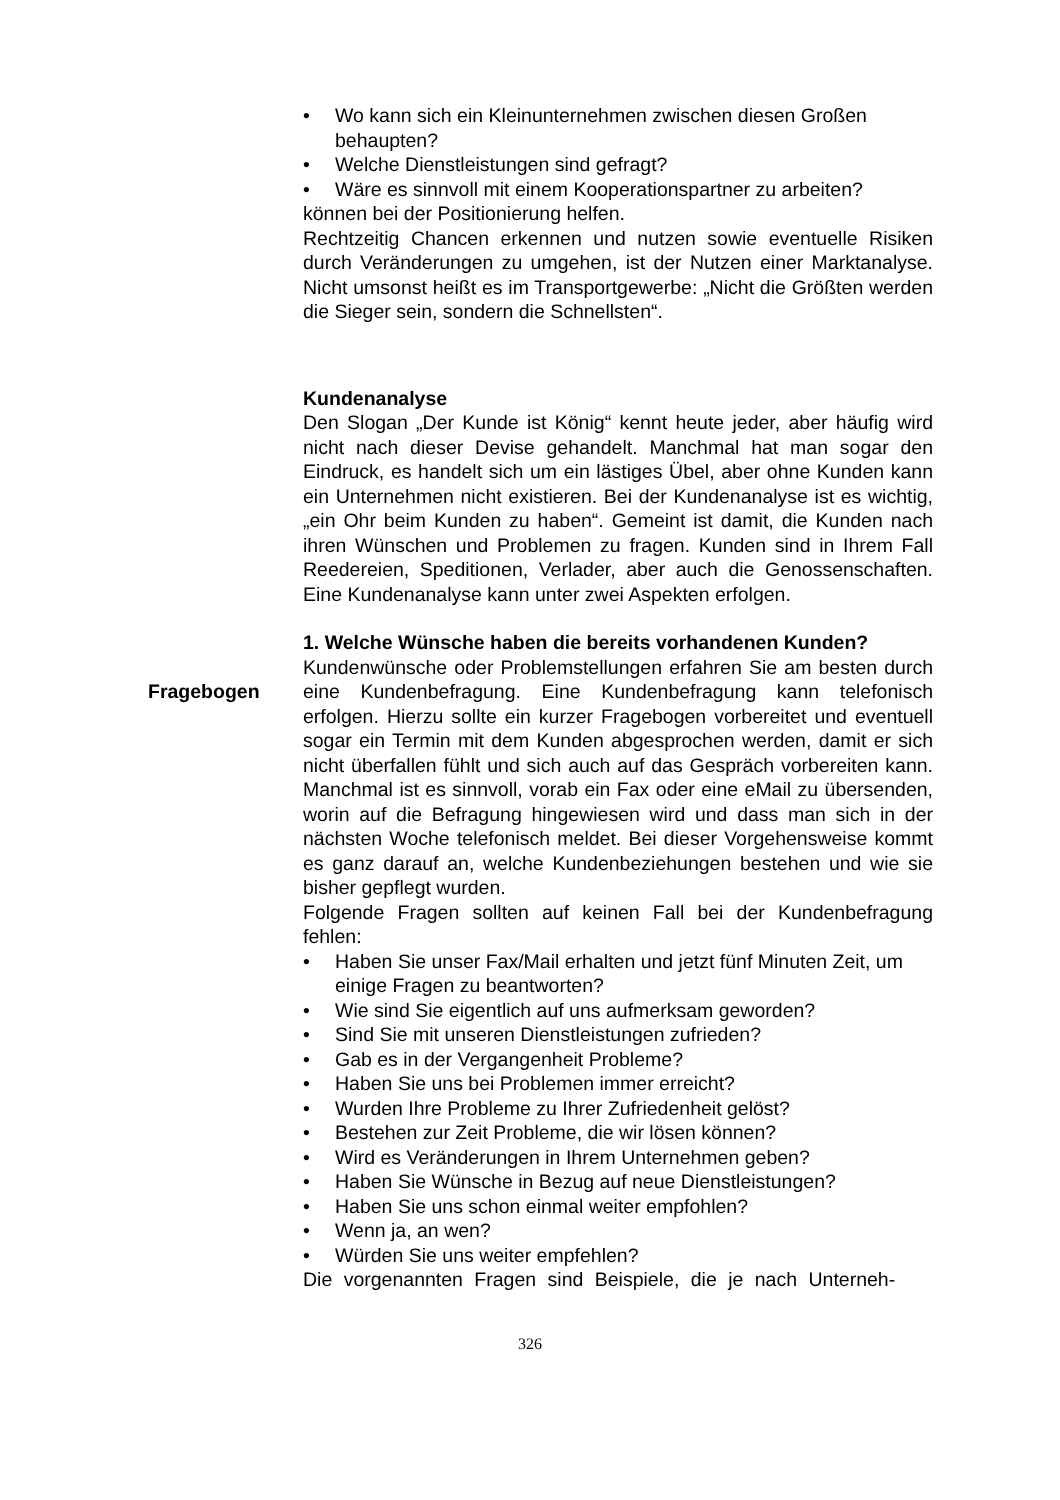• Wo kann sich ein Kleinunternehmen zwischen diesen Großen behaupten?
• Welche Dienstleistungen sind gefragt?
• Wäre es sinnvoll mit einem Kooperationspartner zu arbeiten?
können bei der Positionierung helfen.
Rechtzeitig Chancen erkennen und nutzen sowie eventuelle Risiken durch Veränderungen zu umgehen, ist der Nutzen einer Marktanalyse. Nicht umsonst heißt es im Transportgewerbe: „Nicht die Größten werden die Sieger sein, sondern die Schnellsten“.
Kundenanalyse
Den Slogan „Der Kunde ist König“ kennt heute jeder, aber häufig wird nicht nach dieser Devise gehandelt. Manchmal hat man sogar den Eindruck, es handelt sich um ein lästiges Übel, aber ohne Kunden kann ein Unternehmen nicht existieren. Bei der Kundenanalyse ist es wichtig, „ein Ohr beim Kunden zu haben“. Gemeint ist damit, die Kunden nach ihren Wünschen und Problemen zu fragen. Kunden sind in Ihrem Fall Reedereien, Speditionen, Verlader, aber auch die Genossenschaften. Eine Kundenanalyse kann unter zwei Aspekten erfolgen.
1. Welche Wünsche haben die bereits vorhandenen Kunden?
Kundenwünsche oder Problemstellungen erfahren Sie am besten durch eine Kundenbefragung. Eine Kundenbefragung kann tele Fragebogen fonisch erfolgen. Hierzu sollte ein kurzer Fragebogen vorbereitet und eventuell sogar ein Termin mit dem Kunden abgesprochen werden, damit er sich nicht überfallen fühlt und sich auch auf das Gespräch vorbereiten kann. Manchmal ist es sinnvoll, vorab ein Fax oder eine eMail zu übersenden, worin auf die Befragung hingewiesen wird und dass man sich in der nächsten Woche telefonisch meldet. Bei dieser Vorgehensweise kommt es ganz darauf an, welche Kundenbeziehungen bestehen und wie sie bisher gepflegt wurden.
Folgende Fragen sollten auf keinen Fall bei der Kundenbefragung fehlen:
• Haben Sie unser Fax/Mail erhalten und jetzt fünf Minuten Zeit, um einige Fragen zu beantworten?
• Wie sind Sie eigentlich auf uns aufmerksam geworden?
• Sind Sie mit unseren Dienstleistungen zufrieden?
• Gab es in der Vergangenheit Probleme?
• Haben Sie uns bei Problemen immer erreicht?
• Wurden Ihre Probleme zu Ihrer Zufriedenheit gelöst?
• Bestehen zur Zeit Probleme, die wir lösen können?
• Wird es Veränderungen in Ihrem Unternehmen geben?
• Haben Sie Wünsche in Bezug auf neue Dienstleistungen?
• Haben Sie uns schon einmal weiter empfohlen?
• Wenn ja, an wen?
• Würden Sie uns weiter empfehlen?
Die vorgenannten Fragen sind Beispiele, die je nach Unterneh-
326